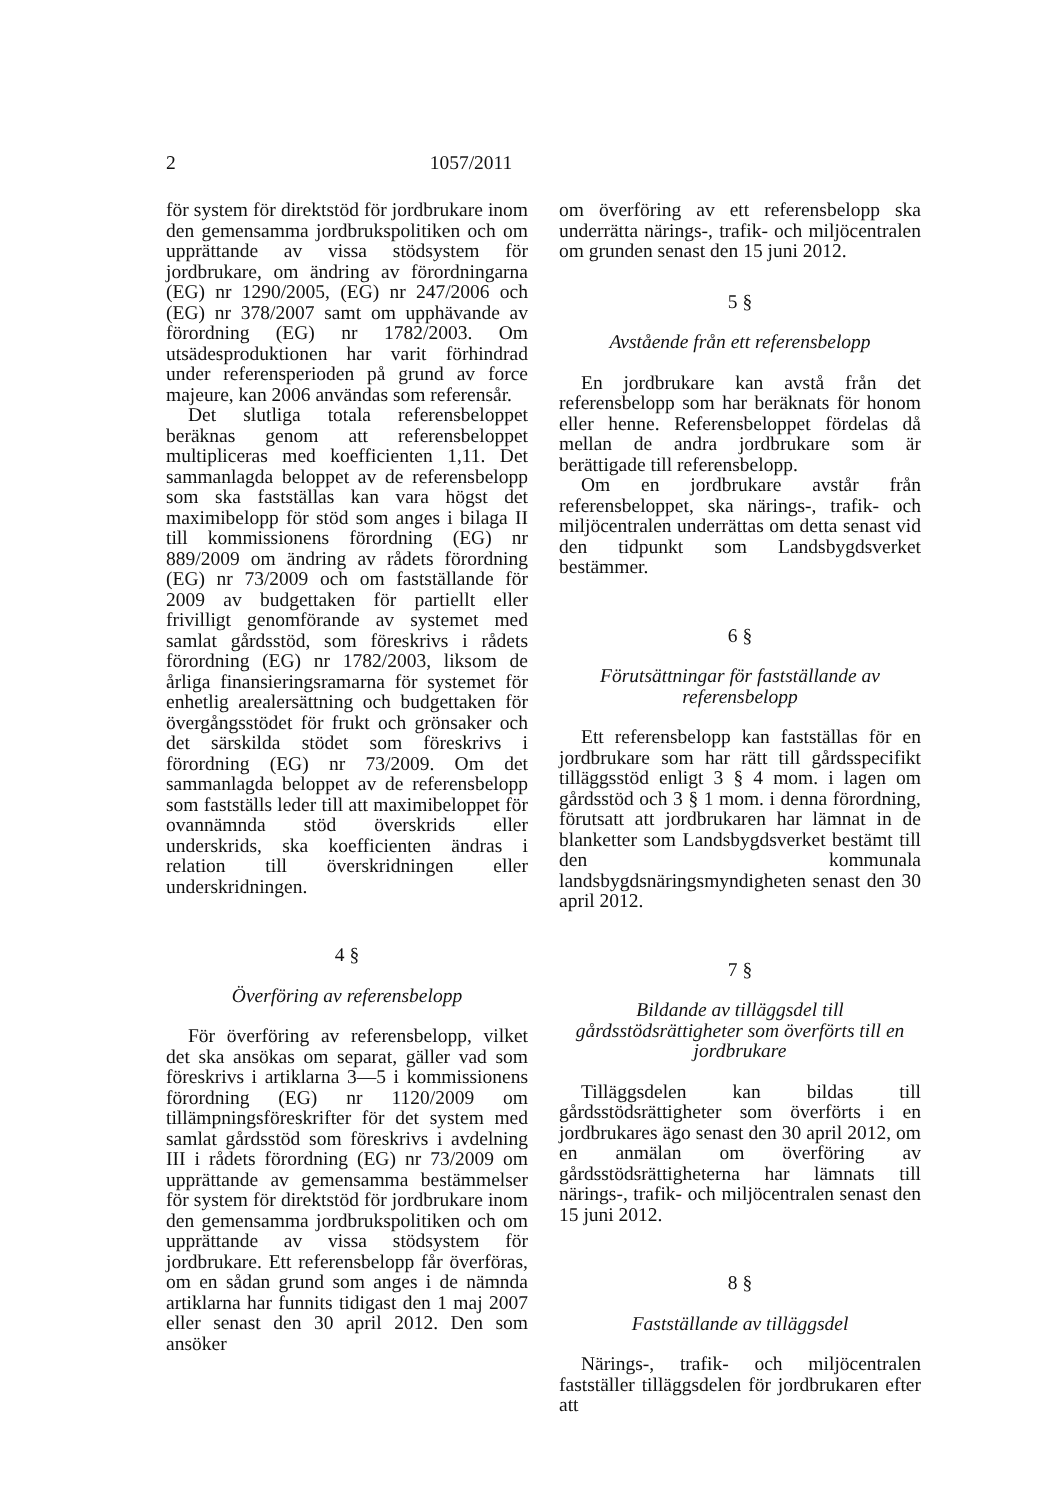2 1057/2011
för system för direktstöd för jordbrukare inom den gemensamma jordbrukspolitiken och om upprättande av vissa stödsystem för jordbrukare, om ändring av förordningarna (EG) nr 1290/2005, (EG) nr 247/2006 och (EG) nr 378/2007 samt om upphävande av förordning (EG) nr 1782/2003. Om utsädesproduktionen har varit förhindrad under referensperioden på grund av force majeure, kan 2006 användas som referensår.
Det slutliga totala referensbeloppet beräknas genom att referensbeloppet multipliceras med koefficienten 1,11. Det sammanlagda beloppet av de referensbelopp som ska fastställas kan vara högst det maximibelopp för stöd som anges i bilaga II till kommissionens förordning (EG) nr 889/2009 om ändring av rådets förordning (EG) nr 73/2009 och om fastställande för 2009 av budgettaken för partiellt eller frivilligt genomförande av systemet med samlat gårdsstöd, som föreskrivs i rådets förordning (EG) nr 1782/2003, liksom de årliga finansieringsramarna för systemet för enhetlig arealersättning och budgettaken för övergångsstödet för frukt och grönsaker och det särskilda stödet som föreskrivs i förordning (EG) nr 73/2009. Om det sammanlagda beloppet av de referensbelopp som fastställs leder till att maximibeloppet för ovannämnda stöd överskrids eller underskrids, ska koefficienten ändras i relation till överskridningen eller underskridningen.
4 §
Överföring av referensbelopp
För överföring av referensbelopp, vilket det ska ansökas om separat, gäller vad som föreskrivs i artiklarna 3—5 i kommissionens förordning (EG) nr 1120/2009 om tillämpningsföreskrifter för det system med samlat gårdsstöd som föreskrivs i avdelning III i rådets förordning (EG) nr 73/2009 om upprättande av gemensamma bestämmelser för system för direktstöd för jordbrukare inom den gemensamma jordbrukspolitiken och om upprättande av vissa stödsystem för jordbrukare. Ett referensbelopp får överföras, om en sådan grund som anges i de nämnda artiklarna har funnits tidigast den 1 maj 2007 eller senast den 30 april 2012. Den som ansöker
om överföring av ett referensbelopp ska underrätta närings-, trafik- och miljöcentralen om grunden senast den 15 juni 2012.
5 §
Avstående från ett referensbelopp
En jordbrukare kan avstå från det referensbelopp som har beräknats för honom eller henne. Referensbeloppet fördelas då mellan de andra jordbrukare som är berättigade till referensbelopp.
Om en jordbrukare avstår från referensbeloppet, ska närings-, trafik- och miljöcentralen underrättas om detta senast vid den tidpunkt som Landsbygdsverket bestämmer.
6 §
Förutsättningar för fastställande av referensbelopp
Ett referensbelopp kan fastställas för en jordbrukare som har rätt till gårdsspecifikt tilläggsstöd enligt 3 § 4 mom. i lagen om gårdsstöd och 3 § 1 mom. i denna förordning, förutsatt att jordbrukaren har lämnat in de blanketter som Landsbygdsverket bestämt till den kommunala landsbygdsnäringsmyndigheten senast den 30 april 2012.
7 §
Bildande av tilläggsdel till gårdsstödsrättigheter som överförts till en jordbrukare
Tilläggsdelen kan bildas till gårdsstödsrättigheter som överförts i en jordbrukares ägo senast den 30 april 2012, om en anmälan om överföring av gårdsstödsrättigheterna har lämnats till närings-, trafik- och miljöcentralen senast den 15 juni 2012.
8 §
Fastställande av tilläggsdel
Närings-, trafik- och miljöcentralen fastställer tilläggsdelen för jordbrukaren efter att